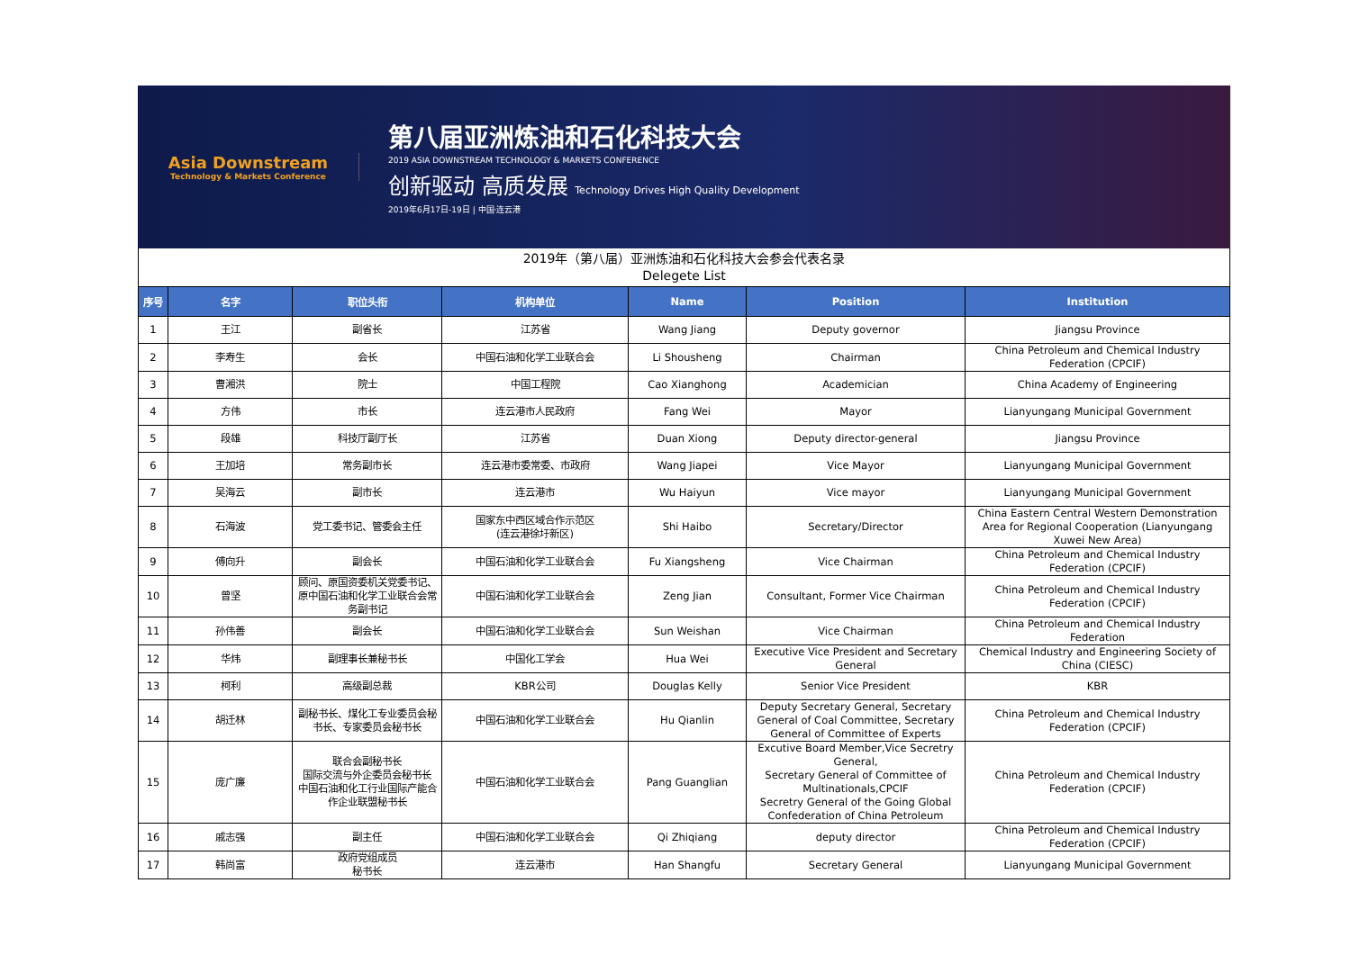Asia Downstream
Technology & Markets Conference
第八届亚洲炼油和石化科技大会
2019 ASIA DOWNSTREAM TECHNOLOGY & MARKETS CONFERENCE
创新驱动 高质发展 Technology Drives High Quality Development
2019年6月17日-19日 | 中国·连云港
2019年（第八届）亚洲炼油和石化科技大会参会代表名录
Delegete List
| 序号 | 名字 | 职位头衔 | 机构单位 | Name | Position | Institution |
| --- | --- | --- | --- | --- | --- | --- |
| 1 | 王江 | 副省长 | 江苏省 | Wang Jiang | Deputy governor | Jiangsu Province |
| 2 | 李寿生 | 会长 | 中国石油和化学工业联合会 | Li Shousheng | Chairman | China Petroleum and Chemical Industry Federation (CPCIF) |
| 3 | 曹湘洪 | 院士 | 中国工程院 | Cao Xianghong | Academician | China Academy of Engineering |
| 4 | 方伟 | 市长 | 连云港市人民政府 | Fang Wei | Mayor | Lianyungang Municipal Government |
| 5 | 段雄 | 科技厅副厅长 | 江苏省 | Duan Xiong | Deputy director-general | Jiangsu Province |
| 6 | 王加培 | 常务副市长 | 连云港市委常委、市政府 | Wang Jiapei | Vice Mayor | Lianyungang Municipal Government |
| 7 | 吴海云 | 副市长 | 连云港市 | Wu Haiyun | Vice mayor | Lianyungang Municipal Government |
| 8 | 石海波 | 党工委书记、管委会主任 | 国家东中西区域合作示范区 (连云港徐圩新区) | Shi Haibo | Secretary/Director | China Eastern Central Western Demonstration Area for Regional Cooperation (Lianyungang Xuwei New Area) |
| 9 | 傅向升 | 副会长 | 中国石油和化学工业联合会 | Fu Xiangsheng | Vice Chairman | China Petroleum and Chemical Industry Federation (CPCIF) |
| 10 | 曾坚 | 顾问、原国资委机关党委书记、原中国石油和化学工业联合会常务副书记 | 中国石油和化学工业联合会 | Zeng Jian | Consultant, Former Vice Chairman | China Petroleum and Chemical Industry Federation (CPCIF) |
| 11 | 孙伟善 | 副会长 | 中国石油和化学工业联合会 | Sun Weishan | Vice Chairman | China Petroleum and Chemical Industry Federation |
| 12 | 华炜 | 副理事长兼秘书长 | 中国化工学会 | Hua Wei | Executive Vice President and Secretary General | Chemical Industry and Engineering Society of China (CIESC) |
| 13 | 柯利 | 高级副总裁 | KBR公司 | Douglas Kelly | Senior Vice President | KBR |
| 14 | 胡迁林 | 副秘书长、煤化工专业委员会秘书长、专家委员会秘书长 | 中国石油和化学工业联合会 | Hu Qianlin | Deputy Secretary General, Secretary General of Coal Committee, Secretary General of Committee of Experts | China Petroleum and Chemical Industry Federation (CPCIF) |
| 15 | 庞广廉 | 联合会副秘书长 国际交流与外企委员会秘书长 中国石油和化工行业国际产能合作企业联盟秘书长 | 中国石油和化学工业联合会 | Pang Guanglian | Excutive Board Member,Vice Secretry General, Secretary General of Committee of Multinationals,CPCIF Secretry General of the Going Global Confederation of China Petroleum | China Petroleum and Chemical Industry Federation (CPCIF) |
| 16 | 戚志强 | 副主任 | 中国石油和化学工业联合会 | Qi Zhiqiang | deputy director | China Petroleum and Chemical Industry Federation (CPCIF) |
| 17 | 韩尚富 | 政府党组成员 秘书长 | 连云港市 | Han Shangfu | Secretary General | Lianyungang Municipal Government |